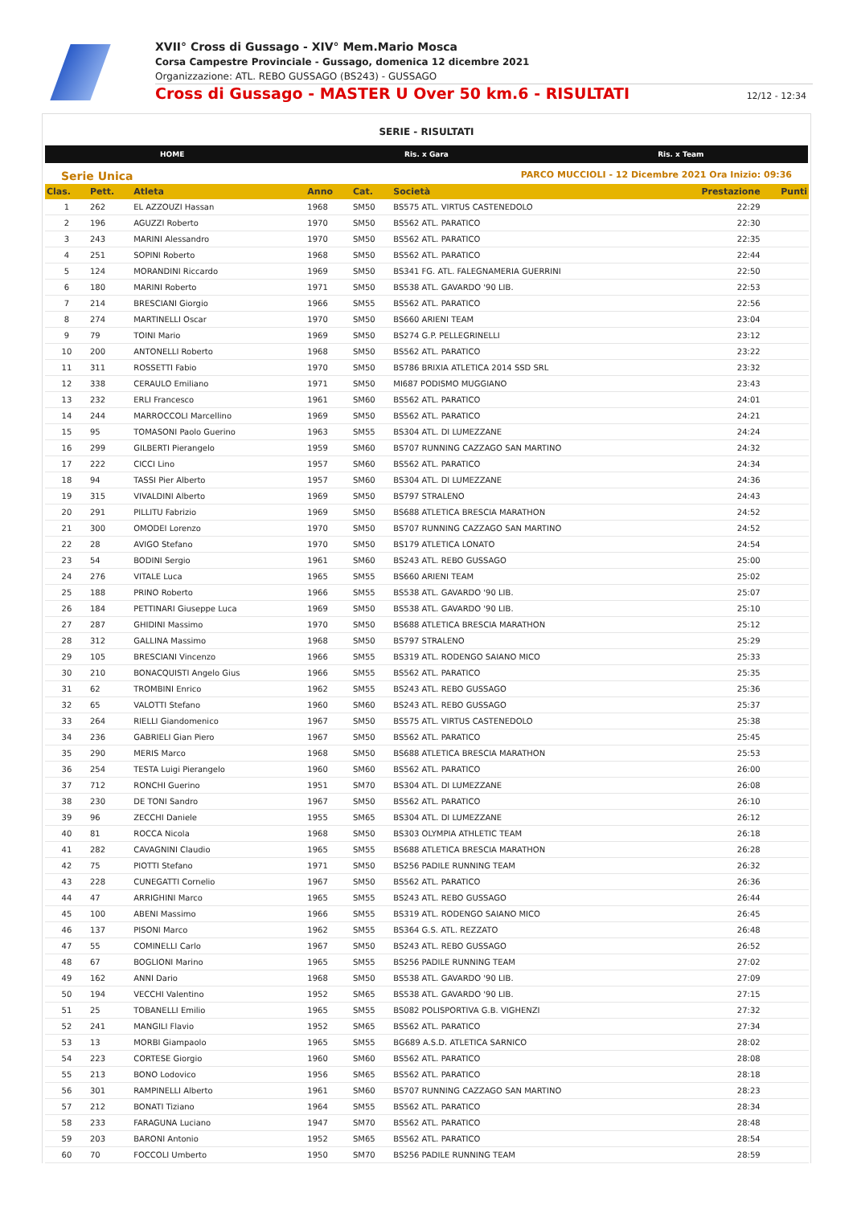XVII° Cross di Gussago - XIV° Mem.Mario Mosca
Corsa Campestre Provinciale - Gussago, domenica 12 dicembre 2021
Organizzazione: ATL. REBO GUSSAGO (BS243) - GUSSAGO
Cross di Gussago - MASTER U Over 50 km.6 - RISULTATI 12/12 - 12:34
SERIE - RISULTATI
HOME Ris. x Gara Ris. x Team
Serie Unica PARCO MUCCIOLI - 12 Dicembre 2021 Ora Inizio: 09:36
| Clas. | Pett. | Atleta | Anno | Cat. | Società | Prestazione | Punti |
| --- | --- | --- | --- | --- | --- | --- | --- |
| 1 | 262 | EL AZZOUZI Hassan | 1968 | SM50 | BS575 ATL. VIRTUS CASTENEDOLO | 22:29 | |
| 2 | 196 | AGUZZI Roberto | 1970 | SM50 | BS562 ATL. PARATICO | 22:30 | |
| 3 | 243 | MARINI Alessandro | 1970 | SM50 | BS562 ATL. PARATICO | 22:35 | |
| 4 | 251 | SOPINI Roberto | 1968 | SM50 | BS562 ATL. PARATICO | 22:44 | |
| 5 | 124 | MORANDINI Riccardo | 1969 | SM50 | BS341 FG. ATL. FALEGNAMERIA GUERRINI | 22:50 | |
| 6 | 180 | MARINI Roberto | 1971 | SM50 | BS538 ATL. GAVARDO '90 LIB. | 22:53 | |
| 7 | 214 | BRESCIANI Giorgio | 1966 | SM55 | BS562 ATL. PARATICO | 22:56 | |
| 8 | 274 | MARTINELLI Oscar | 1970 | SM50 | BS660 ARIENI TEAM | 23:04 | |
| 9 | 79 | TOINI Mario | 1969 | SM50 | BS274 G.P. PELLEGRINELLI | 23:12 | |
| 10 | 200 | ANTONELLI Roberto | 1968 | SM50 | BS562 ATL. PARATICO | 23:22 | |
| 11 | 311 | ROSSETTI Fabio | 1970 | SM50 | BS786 BRIXIA ATLETICA 2014 SSD SRL | 23:32 | |
| 12 | 338 | CERAULO Emiliano | 1971 | SM50 | MI687 PODISMO MUGGIANO | 23:43 | |
| 13 | 232 | ERLI Francesco | 1961 | SM60 | BS562 ATL. PARATICO | 24:01 | |
| 14 | 244 | MARROCCOLI Marcellino | 1969 | SM50 | BS562 ATL. PARATICO | 24:21 | |
| 15 | 95 | TOMASONI Paolo Guerino | 1963 | SM55 | BS304 ATL. DI LUMEZZANE | 24:24 | |
| 16 | 299 | GILBERTI Pierangelo | 1959 | SM60 | BS707 RUNNING CAZZAGO SAN MARTINO | 24:32 | |
| 17 | 222 | CICCI Lino | 1957 | SM60 | BS562 ATL. PARATICO | 24:34 | |
| 18 | 94 | TASSI Pier Alberto | 1957 | SM60 | BS304 ATL. DI LUMEZZANE | 24:36 | |
| 19 | 315 | VIVALDINI Alberto | 1969 | SM50 | BS797 STRALENO | 24:43 | |
| 20 | 291 | PILLITU Fabrizio | 1969 | SM50 | BS688 ATLETICA BRESCIA MARATHON | 24:52 | |
| 21 | 300 | OMODEI Lorenzo | 1970 | SM50 | BS707 RUNNING CAZZAGO SAN MARTINO | 24:52 | |
| 22 | 28 | AVIGO Stefano | 1970 | SM50 | BS179 ATLETICA LONATO | 24:54 | |
| 23 | 54 | BODINI Sergio | 1961 | SM60 | BS243 ATL. REBO GUSSAGO | 25:00 | |
| 24 | 276 | VITALE Luca | 1965 | SM55 | BS660 ARIENI TEAM | 25:02 | |
| 25 | 188 | PRINO Roberto | 1966 | SM55 | BS538 ATL. GAVARDO '90 LIB. | 25:07 | |
| 26 | 184 | PETTINARI Giuseppe Luca | 1969 | SM50 | BS538 ATL. GAVARDO '90 LIB. | 25:10 | |
| 27 | 287 | GHIDINI Massimo | 1970 | SM50 | BS688 ATLETICA BRESCIA MARATHON | 25:12 | |
| 28 | 312 | GALLINA Massimo | 1968 | SM50 | BS797 STRALENO | 25:29 | |
| 29 | 105 | BRESCIANI Vincenzo | 1966 | SM55 | BS319 ATL. RODENGO SAIANO MICO | 25:33 | |
| 30 | 210 | BONACQUISTI Angelo Gius | 1966 | SM55 | BS562 ATL. PARATICO | 25:35 | |
| 31 | 62 | TROMBINI Enrico | 1962 | SM55 | BS243 ATL. REBO GUSSAGO | 25:36 | |
| 32 | 65 | VALOTTI Stefano | 1960 | SM60 | BS243 ATL. REBO GUSSAGO | 25:37 | |
| 33 | 264 | RIELLI Giandomenico | 1967 | SM50 | BS575 ATL. VIRTUS CASTENEDOLO | 25:38 | |
| 34 | 236 | GABRIELI Gian Piero | 1967 | SM50 | BS562 ATL. PARATICO | 25:45 | |
| 35 | 290 | MERIS Marco | 1968 | SM50 | BS688 ATLETICA BRESCIA MARATHON | 25:53 | |
| 36 | 254 | TESTA Luigi Pierangelo | 1960 | SM60 | BS562 ATL. PARATICO | 26:00 | |
| 37 | 712 | RONCHI Guerino | 1951 | SM70 | BS304 ATL. DI LUMEZZANE | 26:08 | |
| 38 | 230 | DE TONI Sandro | 1967 | SM50 | BS562 ATL. PARATICO | 26:10 | |
| 39 | 96 | ZECCHI Daniele | 1955 | SM65 | BS304 ATL. DI LUMEZZANE | 26:12 | |
| 40 | 81 | ROCCA Nicola | 1968 | SM50 | BS303 OLYMPIA ATHLETIC TEAM | 26:18 | |
| 41 | 282 | CAVAGNINI Claudio | 1965 | SM55 | BS688 ATLETICA BRESCIA MARATHON | 26:28 | |
| 42 | 75 | PIOTTI Stefano | 1971 | SM50 | BS256 PADILE RUNNING TEAM | 26:32 | |
| 43 | 228 | CUNEGATTI Cornelio | 1967 | SM50 | BS562 ATL. PARATICO | 26:36 | |
| 44 | 47 | ARRIGHINI Marco | 1965 | SM55 | BS243 ATL. REBO GUSSAGO | 26:44 | |
| 45 | 100 | ABENI Massimo | 1966 | SM55 | BS319 ATL. RODENGO SAIANO MICO | 26:45 | |
| 46 | 137 | PISONI Marco | 1962 | SM55 | BS364 G.S. ATL. REZZATO | 26:48 | |
| 47 | 55 | COMINELLI Carlo | 1967 | SM50 | BS243 ATL. REBO GUSSAGO | 26:52 | |
| 48 | 67 | BOGLIONI Marino | 1965 | SM55 | BS256 PADILE RUNNING TEAM | 27:02 | |
| 49 | 162 | ANNI Dario | 1968 | SM50 | BS538 ATL. GAVARDO '90 LIB. | 27:09 | |
| 50 | 194 | VECCHI Valentino | 1952 | SM65 | BS538 ATL. GAVARDO '90 LIB. | 27:15 | |
| 51 | 25 | TOBANELLI Emilio | 1965 | SM55 | BS082 POLISPORTIVA G.B. VIGHENZI | 27:32 | |
| 52 | 241 | MANGILI Flavio | 1952 | SM65 | BS562 ATL. PARATICO | 27:34 | |
| 53 | 13 | MORBI Giampaolo | 1965 | SM55 | BG689 A.S.D. ATLETICA SARNICO | 28:02 | |
| 54 | 223 | CORTESE Giorgio | 1960 | SM60 | BS562 ATL. PARATICO | 28:08 | |
| 55 | 213 | BONO Lodovico | 1956 | SM65 | BS562 ATL. PARATICO | 28:18 | |
| 56 | 301 | RAMPINELLI Alberto | 1961 | SM60 | BS707 RUNNING CAZZAGO SAN MARTINO | 28:23 | |
| 57 | 212 | BONATI Tiziano | 1964 | SM55 | BS562 ATL. PARATICO | 28:34 | |
| 58 | 233 | FARAGUNA Luciano | 1947 | SM70 | BS562 ATL. PARATICO | 28:48 | |
| 59 | 203 | BARONI Antonio | 1952 | SM65 | BS562 ATL. PARATICO | 28:54 | |
| 60 | 70 | FOCCOLI Umberto | 1950 | SM70 | BS256 PADILE RUNNING TEAM | 28:59 | |